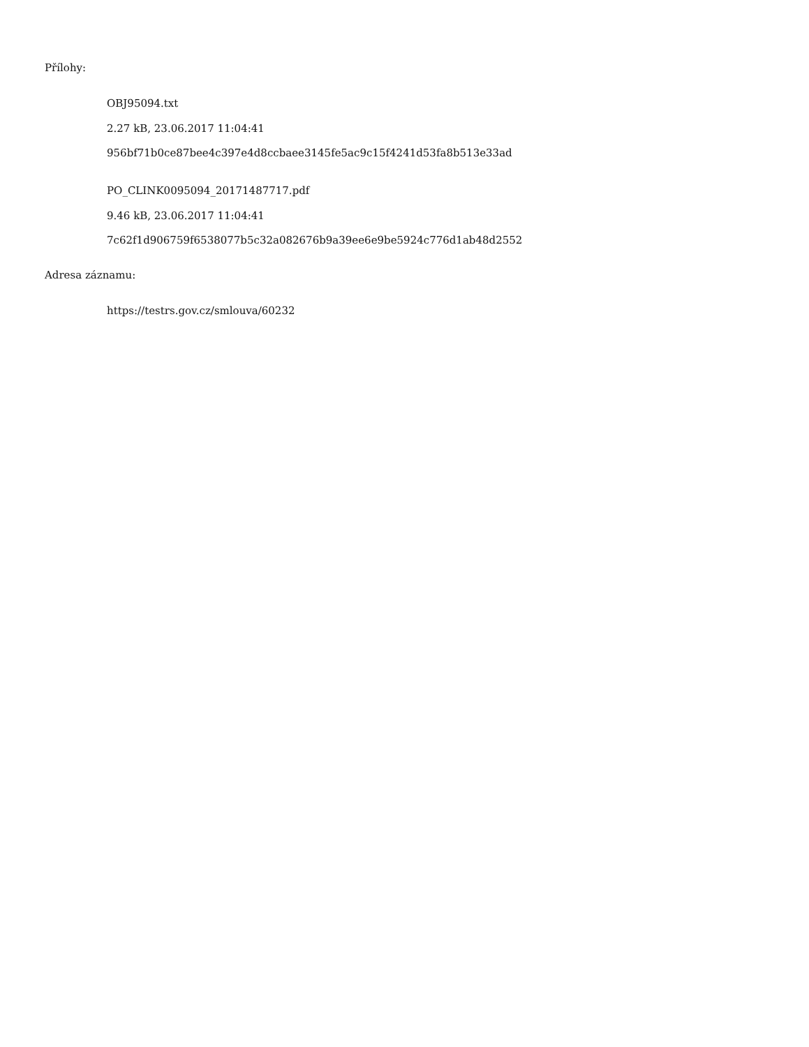Přílohy:
OBJ95094.txt
2.27 kB, 23.06.2017 11:04:41
956bf71b0ce87bee4c397e4d8ccbaee3145fe5ac9c15f4241d53fa8b513e33ad
PO_CLINK0095094_20171487717.pdf
9.46 kB, 23.06.2017 11:04:41
7c62f1d906759f6538077b5c32a082676b9a39ee6e9be5924c776d1ab48d2552
Adresa záznamu:
https://testrs.gov.cz/smlouva/60232